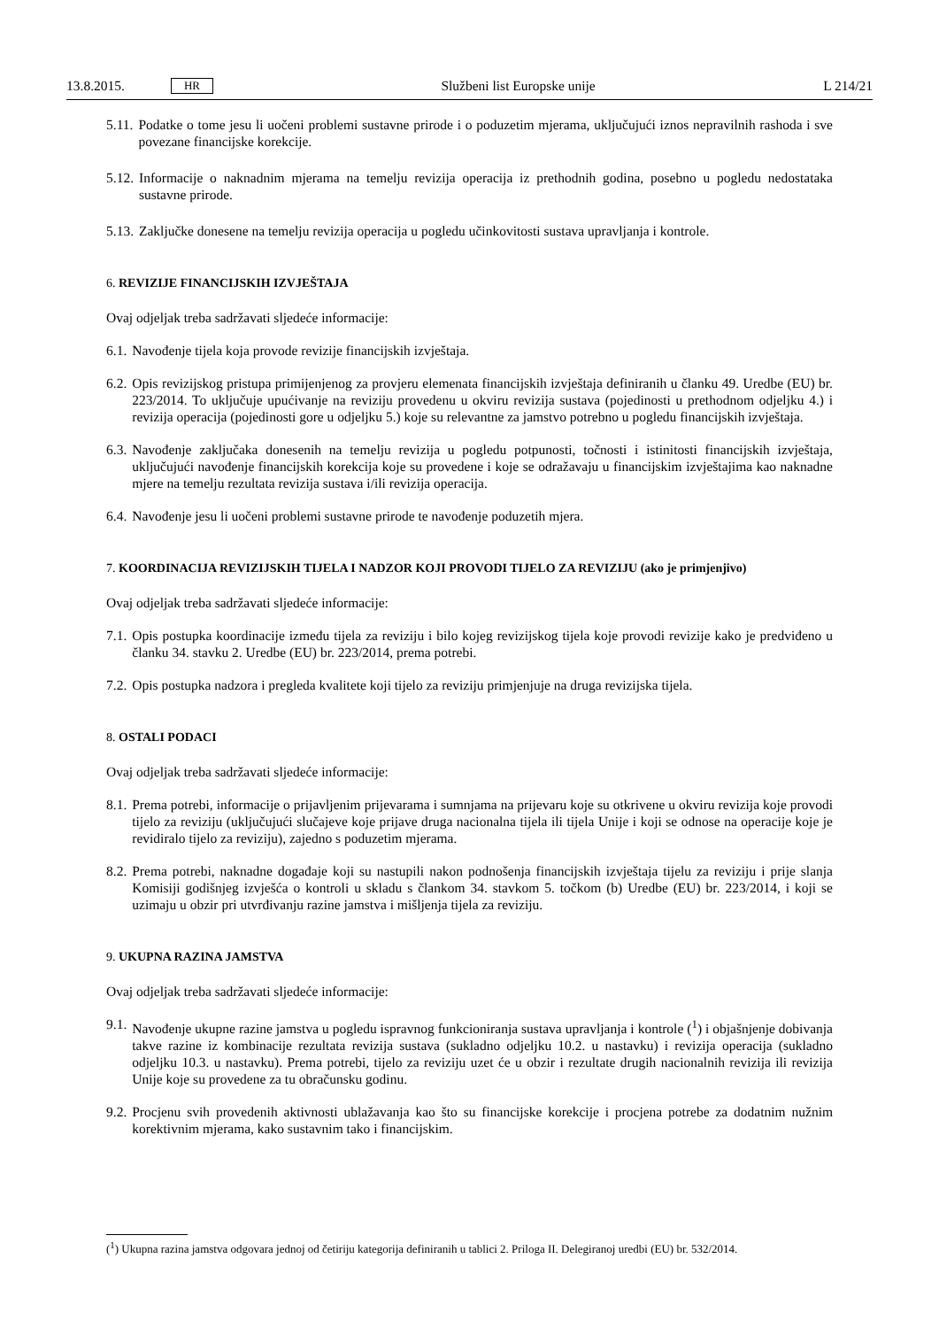13.8.2015. HR
Službeni list Europske unije L 214/21
5.11. Podatke o tome jesu li uočeni problemi sustavne prirode i o poduzetim mjerama, uključujući iznos nepravilnih rashoda i sve povezane financijske korekcije.
5.12. Informacije o naknadnim mjerama na temelju revizija operacija iz prethodnih godina, posebno u pogledu nedostataka sustavne prirode.
5.13. Zaključke donesene na temelju revizija operacija u pogledu učinkovitosti sustava upravljanja i kontrole.
6. REVIZIJE FINANCIJSKIH IZVJEŠTAJA
Ovaj odjeljak treba sadržavati sljedeće informacije:
6.1. Navođenje tijela koja provode revizije financijskih izvještaja.
6.2. Opis revizijskog pristupa primijenjenog za provjeru elemenata financijskih izvještaja definiranih u članku 49. Uredbe (EU) br. 223/2014. To uključuje upućivanje na reviziju provedenu u okviru revizija sustava (pojedinosti u prethodnom odjeljku 4.) i revizija operacija (pojedinosti gore u odjeljku 5.) koje su relevantne za jamstvo potrebno u pogledu financijskih izvještaja.
6.3. Navođenje zaključaka donesenih na temelju revizija u pogledu potpunosti, točnosti i istinitosti financijskih izvještaja, uključujući navođenje financijskih korekcija koje su provedene i koje se odražavaju u financijskim izvještajima kao naknadne mjere na temelju rezultata revizija sustava i/ili revizija operacija.
6.4. Navođenje jesu li uočeni problemi sustavne prirode te navođenje poduzetih mjera.
7. KOORDINACIJA REVIZIJSKIH TIJELA I NADZOR KOJI PROVODI TIJELO ZA REVIZIJU (ako je primjenjivo)
Ovaj odjeljak treba sadržavati sljedeće informacije:
7.1. Opis postupka koordinacije između tijela za reviziju i bilo kojeg revizijskog tijela koje provodi revizije kako je predviđeno u članku 34. stavku 2. Uredbe (EU) br. 223/2014, prema potrebi.
7.2. Opis postupka nadzora i pregleda kvalitete koji tijelo za reviziju primjenjuje na druga revizijska tijela.
8. OSTALI PODACI
Ovaj odjeljak treba sadržavati sljedeće informacije:
8.1. Prema potrebi, informacije o prijavljenim prijevarama i sumnjama na prijevaru koje su otkrivene u okviru revizija koje provodi tijelo za reviziju (uključujući slučajeve koje prijave druga nacionalna tijela ili tijela Unije i koji se odnose na operacije koje je revidiralo tijelo za reviziju), zajedno s poduzetim mjerama.
8.2. Prema potrebi, naknadne događaje koji su nastupili nakon podnošenja financijskih izvještaja tijelu za reviziju i prije slanja Komisiji godišnjeg izvješća o kontroli u skladu s člankom 34. stavkom 5. točkom (b) Uredbe (EU) br. 223/2014, i koji se uzimaju u obzir pri utvrđivanju razine jamstva i mišljenja tijela za reviziju.
9. UKUPNA RAZINA JAMSTVA
Ovaj odjeljak treba sadržavati sljedeće informacije:
9.1. Navođenje ukupne razine jamstva u pogledu ispravnog funkcioniranja sustava upravljanja i kontrole (<sup>1</sup>) i objašnjenje dobivanja takve razine iz kombinacije rezultata revizija sustava (sukladno odjeljku 10.2. u nastavku) i revizija operacija (sukladno odjeljku 10.3. u nastavku). Prema potrebi, tijelo za reviziju uzet će u obzir i rezultate drugih nacionalnih revizija ili revizija Unije koje su provedene za tu obračunsku godinu.
9.2. Procjenu svih provedenih aktivnosti ublažavanja kao što su financijske korekcije i procjena potrebe za dodatnim nužnim korektivnim mjerama, kako sustavnim tako i financijskim.
(<sup>1</sup>) Ukupna razina jamstva odgovara jednoj od četiriju kategorija definiranih u tablici 2. Priloga II. Delegiranoj uredbi (EU) br. 532/2014.